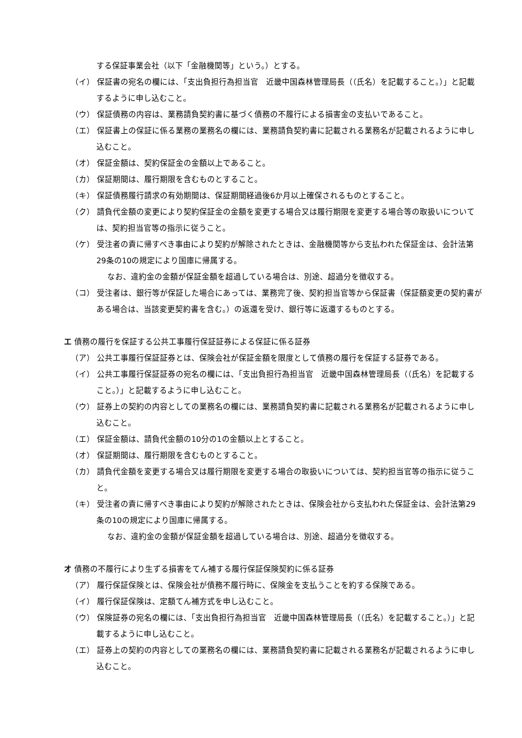する保証事業会社（以下「金融機関等」という。）とする。
（イ） 保証書の宛名の欄には、「支出負担行為担当官　近畿中国森林管理局長（（氏名）を記載すること。）」と記載するように申し込むこと。
（ウ） 保証債務の内容は、業務請負契約書に基づく債務の不履行による損害金の支払いであること。
（エ） 保証書上の保証に係る業務の業務名の欄には、業務請負契約書に記載される業務名が記載されるように申し込むこと。
（オ） 保証金額は、契約保証金の金額以上であること。
（カ） 保証期間は、履行期限を含むものとすること。
（キ） 保証債務履行請求の有効期間は、保証期間経過後6か月以上確保されるものとすること。
（ク） 請負代金額の変更により契約保証金の金額を変更する場合又は履行期限を変更する場合等の取扱いについては、契約担当官等の指示に従うこと。
（ケ） 受注者の責に帰すべき事由により契約が解除されたときは、金融機関等から支払われた保証金は、会計法第29条の10の規定により国庫に帰属する。
なお、違約金の金額が保証金額を超過している場合は、別途、超過分を徴収する。
（コ） 受注者は、銀行等が保証した場合にあっては、業務完了後、契約担当官等から保証書（保証額変更の契約書がある場合は、当該変更契約書を含む。）の返還を受け、銀行等に返還するものとする。
エ 債務の履行を保証する公共工事履行保証証券による保証に係る証券
（ア） 公共工事履行保証証券とは、保険会社が保証金額を限度として債務の履行を保証する証券である。
（イ） 公共工事履行保証証券の宛名の欄には、「支出負担行為担当官　近畿中国森林管理局長（（氏名）を記載すること。）」と記載するように申し込むこと。
（ウ） 証券上の契約の内容としての業務名の欄には、業務請負契約書に記載される業務名が記載されるように申し込むこと。
（エ） 保証金額は、請負代金額の10分の1の金額以上とすること。
（オ） 保証期間は、履行期限を含むものとすること。
（カ） 請負代金額を変更する場合又は履行期限を変更する場合の取扱いについては、契約担当官等の指示に従うこと。
（キ） 受注者の責に帰すべき事由により契約が解除されたときは、保険会社から支払われた保証金は、会計法第29条の10の規定により国庫に帰属する。
なお、違約金の金額が保証金額を超過している場合は、別途、超過分を徴収する。
オ 債務の不履行により生ずる損害をてん補する履行保証保険契約に係る証券
（ア） 履行保証保険とは、保険会社が債務不履行時に、保険金を支払うことを約する保険である。
（イ） 履行保証保険は、定額てん補方式を申し込むこと。
（ウ） 保険証券の宛名の欄には、「支出負担行為担当官　近畿中国森林管理局長（（氏名）を記載すること。）」と記載するように申し込むこと。
（エ） 証券上の契約の内容としての業務名の欄には、業務請負契約書に記載される業務名が記載されるように申し込むこと。